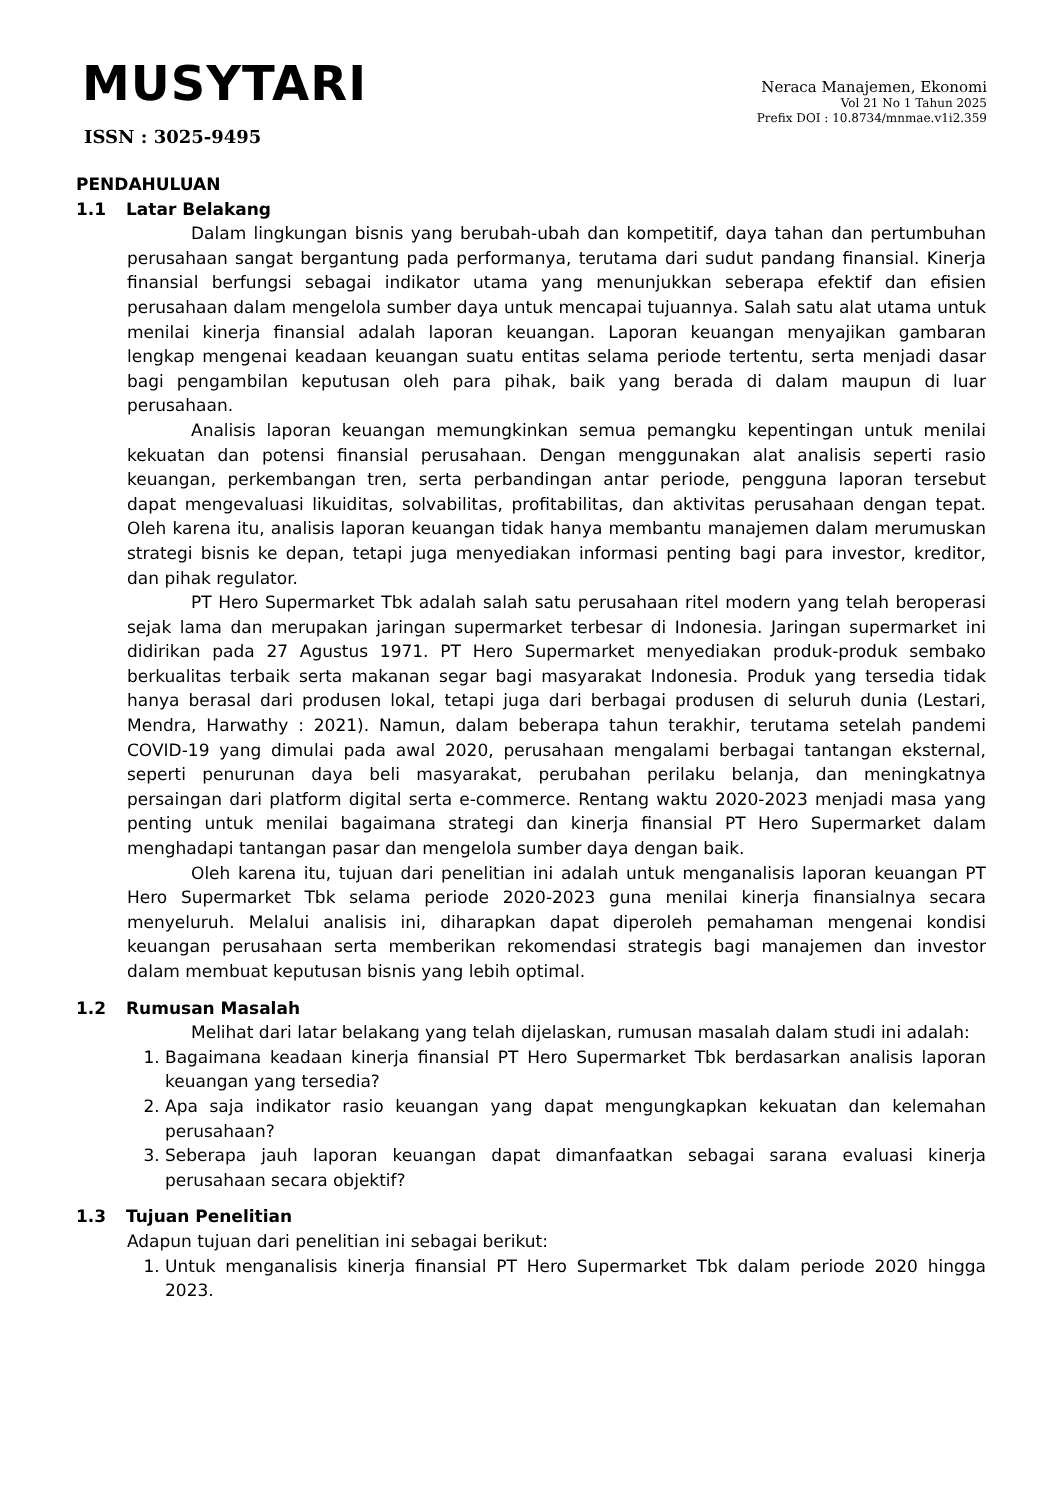MUSYTARI
ISSN : 3025-9495
Neraca Manajemen, Ekonomi
Vol 21 No 1 Tahun 2025
Prefix DOI : 10.8734/mnmae.v1i2.359
PENDAHULUAN
1.1 Latar Belakang
Dalam lingkungan bisnis yang berubah-ubah dan kompetitif, daya tahan dan pertumbuhan perusahaan sangat bergantung pada performanya, terutama dari sudut pandang finansial. Kinerja finansial berfungsi sebagai indikator utama yang menunjukkan seberapa efektif dan efisien perusahaan dalam mengelola sumber daya untuk mencapai tujuannya. Salah satu alat utama untuk menilai kinerja finansial adalah laporan keuangan. Laporan keuangan menyajikan gambaran lengkap mengenai keadaan keuangan suatu entitas selama periode tertentu, serta menjadi dasar bagi pengambilan keputusan oleh para pihak, baik yang berada di dalam maupun di luar perusahaan.
Analisis laporan keuangan memungkinkan semua pemangku kepentingan untuk menilai kekuatan dan potensi finansial perusahaan. Dengan menggunakan alat analisis seperti rasio keuangan, perkembangan tren, serta perbandingan antar periode, pengguna laporan tersebut dapat mengevaluasi likuiditas, solvabilitas, profitabilitas, dan aktivitas perusahaan dengan tepat. Oleh karena itu, analisis laporan keuangan tidak hanya membantu manajemen dalam merumuskan strategi bisnis ke depan, tetapi juga menyediakan informasi penting bagi para investor, kreditor, dan pihak regulator.
PT Hero Supermarket Tbk adalah salah satu perusahaan ritel modern yang telah beroperasi sejak lama dan merupakan jaringan supermarket terbesar di Indonesia. Jaringan supermarket ini didirikan pada 27 Agustus 1971. PT Hero Supermarket menyediakan produk-produk sembako berkualitas terbaik serta makanan segar bagi masyarakat Indonesia. Produk yang tersedia tidak hanya berasal dari produsen lokal, tetapi juga dari berbagai produsen di seluruh dunia (Lestari, Mendra, Harwathy : 2021). Namun, dalam beberapa tahun terakhir, terutama setelah pandemi COVID-19 yang dimulai pada awal 2020, perusahaan mengalami berbagai tantangan eksternal, seperti penurunan daya beli masyarakat, perubahan perilaku belanja, dan meningkatnya persaingan dari platform digital serta e-commerce. Rentang waktu 2020-2023 menjadi masa yang penting untuk menilai bagaimana strategi dan kinerja finansial PT Hero Supermarket dalam menghadapi tantangan pasar dan mengelola sumber daya dengan baik.
Oleh karena itu, tujuan dari penelitian ini adalah untuk menganalisis laporan keuangan PT Hero Supermarket Tbk selama periode 2020-2023 guna menilai kinerja finansialnya secara menyeluruh. Melalui analisis ini, diharapkan dapat diperoleh pemahaman mengenai kondisi keuangan perusahaan serta memberikan rekomendasi strategis bagi manajemen dan investor dalam membuat keputusan bisnis yang lebih optimal.
1.2 Rumusan Masalah
Melihat dari latar belakang yang telah dijelaskan, rumusan masalah dalam studi ini adalah:
1. Bagaimana keadaan kinerja finansial PT Hero Supermarket Tbk berdasarkan analisis laporan keuangan yang tersedia?
2. Apa saja indikator rasio keuangan yang dapat mengungkapkan kekuatan dan kelemahan perusahaan?
3. Seberapa jauh laporan keuangan dapat dimanfaatkan sebagai sarana evaluasi kinerja perusahaan secara objektif?
1.3 Tujuan Penelitian
Adapun tujuan dari penelitian ini sebagai berikut:
1. Untuk menganalisis kinerja finansial PT Hero Supermarket Tbk dalam periode 2020 hingga 2023.